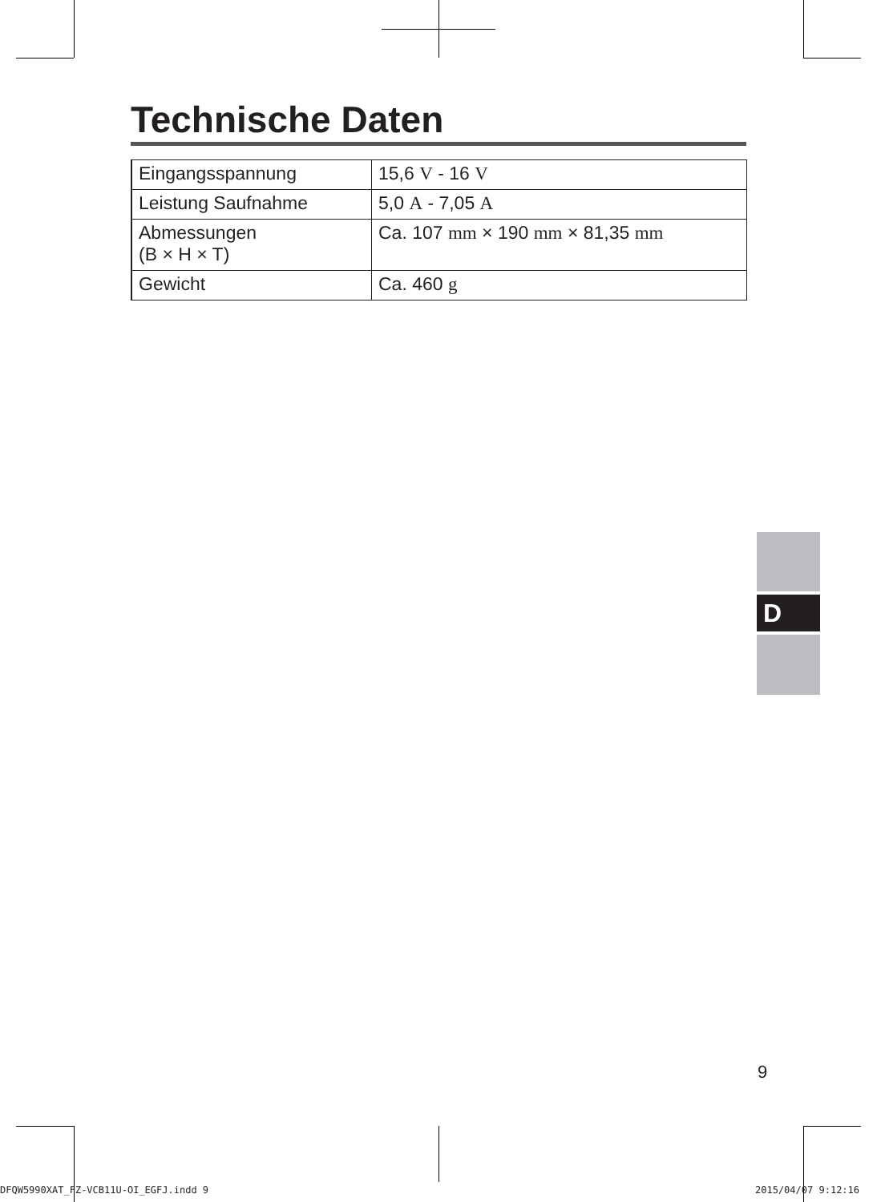Technische Daten
| Eingangsspannung | 15,6 V - 16 V |
| Leistung Saufnahme | 5,0 A - 7,05 A |
| Abmessungen (B × H × T) | Ca. 107 mm × 190 mm × 81,35 mm |
| Gewicht | Ca. 460 g |
D
9
DFQW5990XAT_FZ-VCB11U-OI_EGFJ.indd 9
2015/04/07 9:12:16